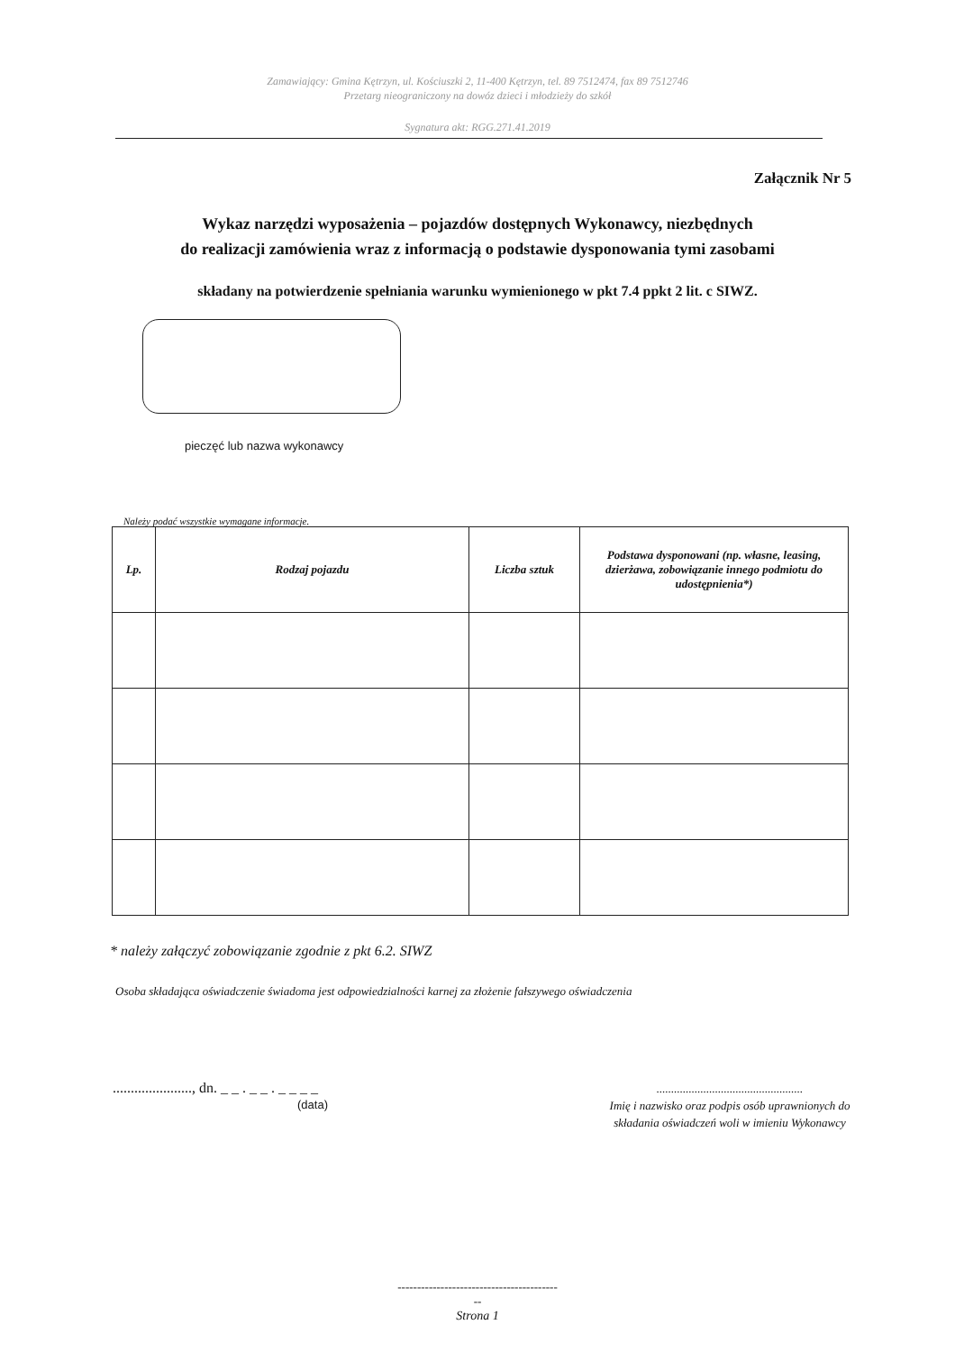Zamawiający: Gmina Kętrzyn, ul. Kościuszki 2, 11-400 Kętrzyn, tel. 89 7512474, fax 89 7512746
Przetarg nieograniczony na dowóz dzieci i młodzieży do szkół
Sygnatura akt: RGG.271.41.2019
Załącznik Nr 5
Wykaz narzędzi wyposażenia – pojazdów dostępnych Wykonawcy, niezbędnych
do realizacji zamówienia wraz z informacją o podstawie dysponowania tymi zasobami
składany na potwierdzenie spełniania warunku wymienionego w pkt 7.4 ppkt 2 lit. c SIWZ.
pieczęć lub nazwa wykonawcy
Należy podać wszystkie wymagane informacje.
| Lp. | Rodzaj pojazdu | Liczba sztuk | Podstawa dysponowani (np. własne, leasing, dzierżawa, zobowiązanie innego podmiotu do udostępnienia*) |
| --- | --- | --- | --- |
* należy załączyć zobowiązanie zgodnie z pkt 6.2. SIWZ
Osoba składająca oświadczenie świadoma jest odpowiedzialności karnej za złożenie fałszywego oświadczenia
......................, dn. _ _ . _ _ . _ _ _ _
(data)
..................................................
Imię i nazwisko oraz podpis osób uprawnionych do składania oświadczeń woli w imieniu Wykonawcy
-----------------------------------------
--
Strona 1